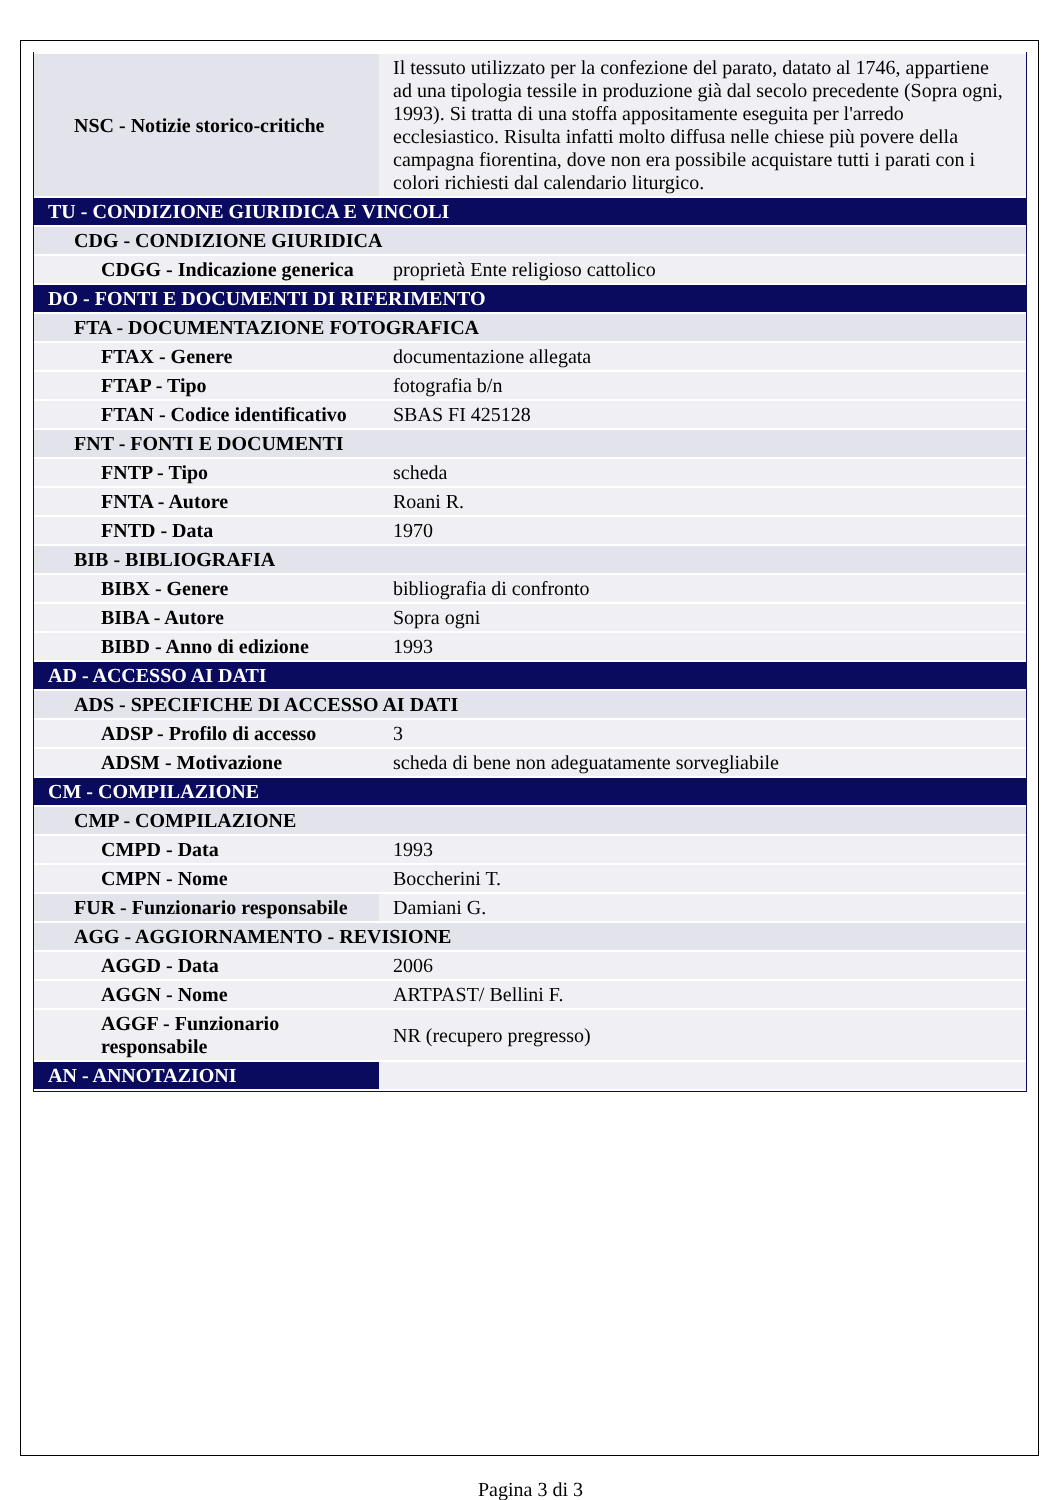| NSC - Notizie storico-critiche | Il tessuto utilizzato per la confezione del parato, datato al 1746, appartiene ad una tipologia tessile in produzione già dal secolo precedente (Sopra ogni, 1993). Si tratta di una stoffa appositamente eseguita per l'arredo ecclesiastico. Risulta infatti molto diffusa nelle chiese più povere della campagna fiorentina, dove non era possibile acquistare tutti i parati con i colori richiesti dal calendario liturgico. |
| TU - CONDIZIONE GIURIDICA E VINCOLI | |
| CDG - CONDIZIONE GIURIDICA | |
| CDGG - Indicazione generica | proprietà Ente religioso cattolico |
| DO - FONTI E DOCUMENTI DI RIFERIMENTO | |
| FTA - DOCUMENTAZIONE FOTOGRAFICA | |
| FTAX - Genere | documentazione allegata |
| FTAP - Tipo | fotografia b/n |
| FTAN - Codice identificativo | SBAS FI 425128 |
| FNT - FONTI E DOCUMENTI | |
| FNTP - Tipo | scheda |
| FNTA - Autore | Roani R. |
| FNTD - Data | 1970 |
| BIB - BIBLIOGRAFIA | |
| BIBX - Genere | bibliografia di confronto |
| BIBA - Autore | Sopra ogni |
| BIBD - Anno di edizione | 1993 |
| AD - ACCESSO AI DATI | |
| ADS - SPECIFICHE DI ACCESSO AI DATI | |
| ADSP - Profilo di accesso | 3 |
| ADSM - Motivazione | scheda di bene non adeguatamente sorvegliabile |
| CM - COMPILAZIONE | |
| CMP - COMPILAZIONE | |
| CMPD - Data | 1993 |
| CMPN - Nome | Boccherini T. |
| FUR - Funzionario responsabile | Damiani G. |
| AGG - AGGIORNAMENTO - REVISIONE | |
| AGGD - Data | 2006 |
| AGGN - Nome | ARTPAST/ Bellini F. |
| AGGF - Funzionario responsabile | NR (recupero pregresso) |
| AN - ANNOTAZIONI | |
Pagina 3 di 3